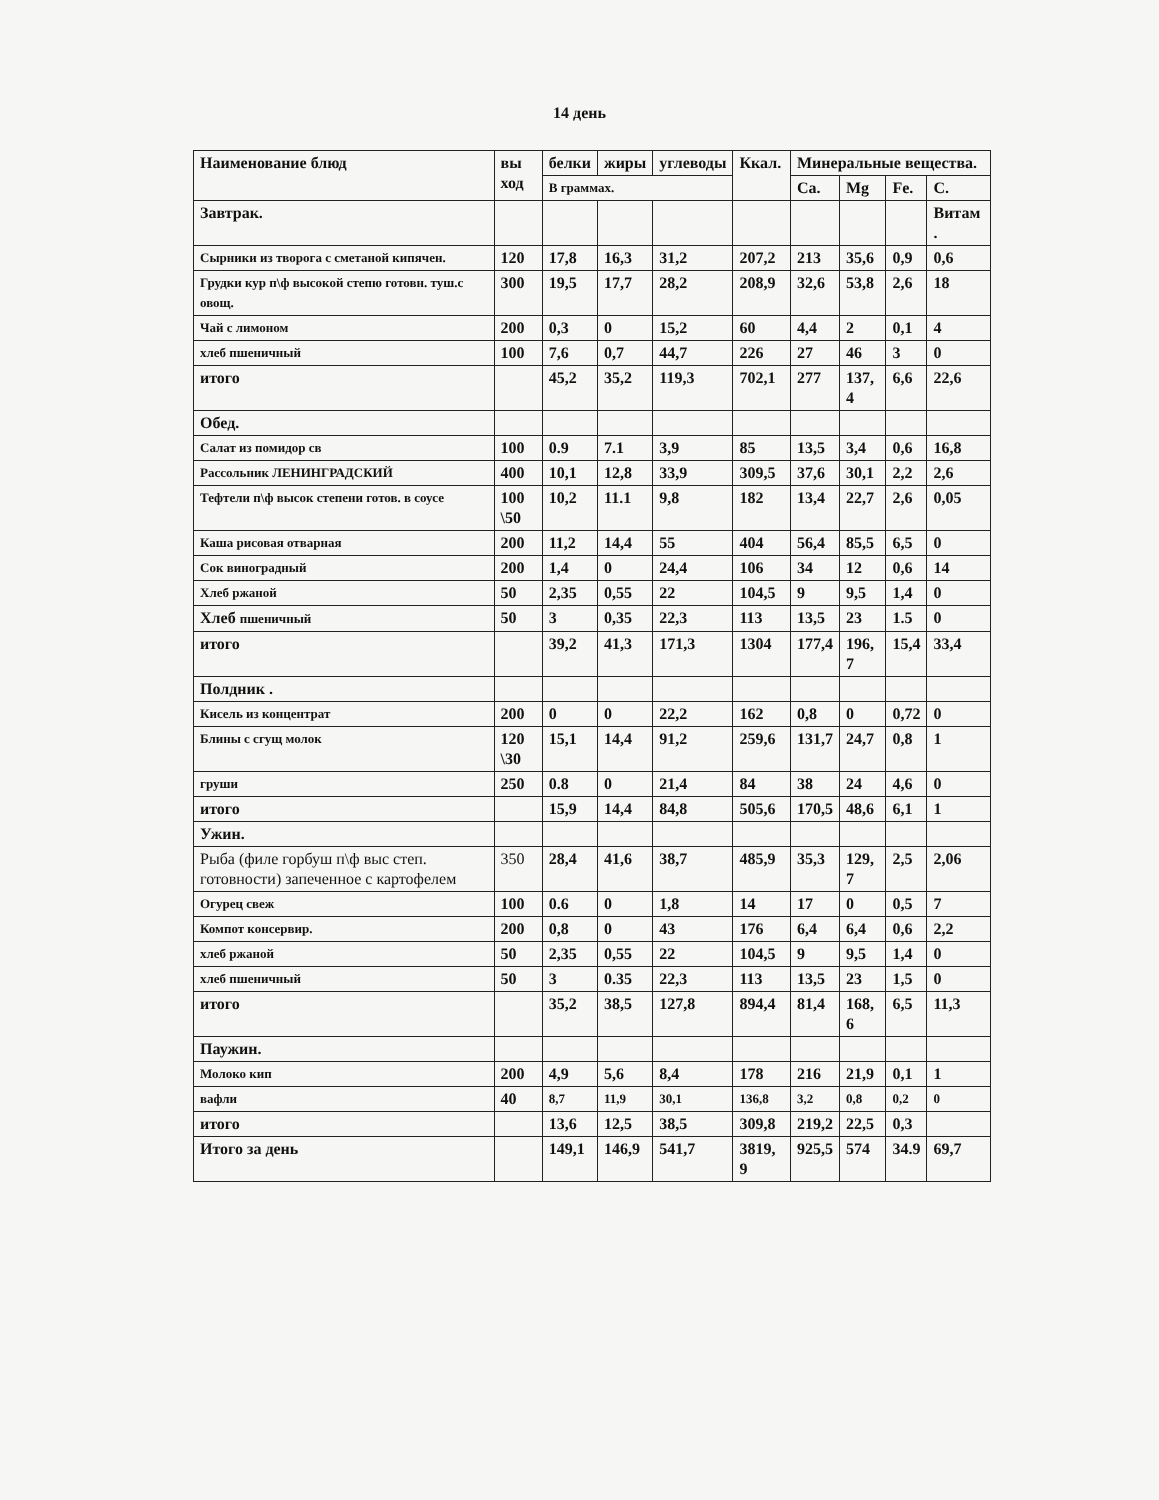14 день
| Наименование блюд | вы ход | белки | жиры | углеводы | Ккал. | Минеральные вещества. | | | |
| --- | --- | --- | --- | --- | --- | --- | --- | --- | --- |
| | | В граммах. | | | | Ca. | Mg | Fe. | C. |
| Завтрак. | | | | | | | | | Витам . |
| Сырники из творога с сметаной кипячен. | 120 | 17,8 | 16,3 | 31,2 | 207,2 | 213 | 35,6 | 0,9 | 0,6 |
| Грудки кур п\ф высокой степю готовн. туш.с овощ. | 300 | 19,5 | 17,7 | 28,2 | 208,9 | 32,6 | 53,8 | 2,6 | 18 |
| Чай с лимоном | 200 | 0,3 | 0 | 15,2 | 60 | 4,4 | 2 | 0,1 | 4 |
| хлеб пшеничный | 100 | 7,6 | 0,7 | 44,7 | 226 | 27 | 46 | 3 | 0 |
| итого | | 45,2 | 35,2 | 119,3 | 702,1 | 277 | 137, 4 | 6,6 | 22,6 |
| Обед. | | | | | | | | | |
| Салат из помидор св | 100 | 0.9 | 7.1 | 3,9 | 85 | 13,5 | 3,4 | 0,6 | 16,8 |
| Рассольник ЛЕНИНГРАДСКИЙ | 400 | 10,1 | 12,8 | 33,9 | 309,5 | 37,6 | 30,1 | 2,2 | 2,6 |
| Тефтели п\ф высок степени готов. в соусе | 100 \50 | 10,2 | 11.1 | 9,8 | 182 | 13,4 | 22,7 | 2,6 | 0,05 |
| Каша рисовая отварная | 200 | 11,2 | 14,4 | 55 | 404 | 56,4 | 85,5 | 6,5 | 0 |
| Сок виноградный | 200 | 1,4 | 0 | 24,4 | 106 | 34 | 12 | 0,6 | 14 |
| Хлеб ржаной | 50 | 2,35 | 0,55 | 22 | 104,5 | 9 | 9,5 | 1,4 | 0 |
| Хлеб пшеничный | 50 | 3 | 0,35 | 22,3 | 113 | 13,5 | 23 | 1.5 | 0 |
| итого | | 39,2 | 41,3 | 171,3 | 1304 | 177,4 | 196, 7 | 15,4 | 33,4 |
| Полдник . | | | | | | | | | |
| Кисель из концентрат | 200 | 0 | 0 | 22,2 | 162 | 0,8 | 0 | 0,72 | 0 |
| Блины с сгущ молок | 120 \30 | 15,1 | 14,4 | 91,2 | 259,6 | 131,7 | 24,7 | 0,8 | 1 |
| груши | 250 | 0.8 | 0 | 21,4 | 84 | 38 | 24 | 4,6 | 0 |
| итого | | 15,9 | 14,4 | 84,8 | 505,6 | 170,5 | 48,6 | 6,1 | 1 |
| Ужин. | | | | | | | | | |
| Рыба (филе горбуш п\ф выс степ. готовности) запеченное с картофелем | 350 | 28,4 | 41,6 | 38,7 | 485,9 | 35,3 | 129, 7 | 2,5 | 2,06 |
| Огурец свеж | 100 | 0.6 | 0 | 1,8 | 14 | 17 | 0 | 0,5 | 7 |
| Компот консервир. | 200 | 0,8 | 0 | 43 | 176 | 6,4 | 6,4 | 0,6 | 2,2 |
| хлеб ржаной | 50 | 2,35 | 0,55 | 22 | 104,5 | 9 | 9,5 | 1,4 | 0 |
| хлеб пшеничный | 50 | 3 | 0.35 | 22,3 | 113 | 13,5 | 23 | 1,5 | 0 |
| итого | | 35,2 | 38,5 | 127,8 | 894,4 | 81,4 | 168, 6 | 6,5 | 11,3 |
| Паужин. | | | | | | | | | |
| Молоко кип | 200 | 4,9 | 5,6 | 8,4 | 178 | 216 | 21,9 | 0,1 | 1 |
| вафли | 40 | 8,7 | 11,9 | 30,1 | 136,8 | 3,2 | 0,8 | 0,2 | 0 |
| итого | | 13,6 | 12,5 | 38,5 | 309,8 | 219,2 | 22,5 | 0,3 | |
| Итого за день | | 149,1 | 146,9 | 541,7 | 3819, 9 | 925,5 | 574 | 34.9 | 69,7 |